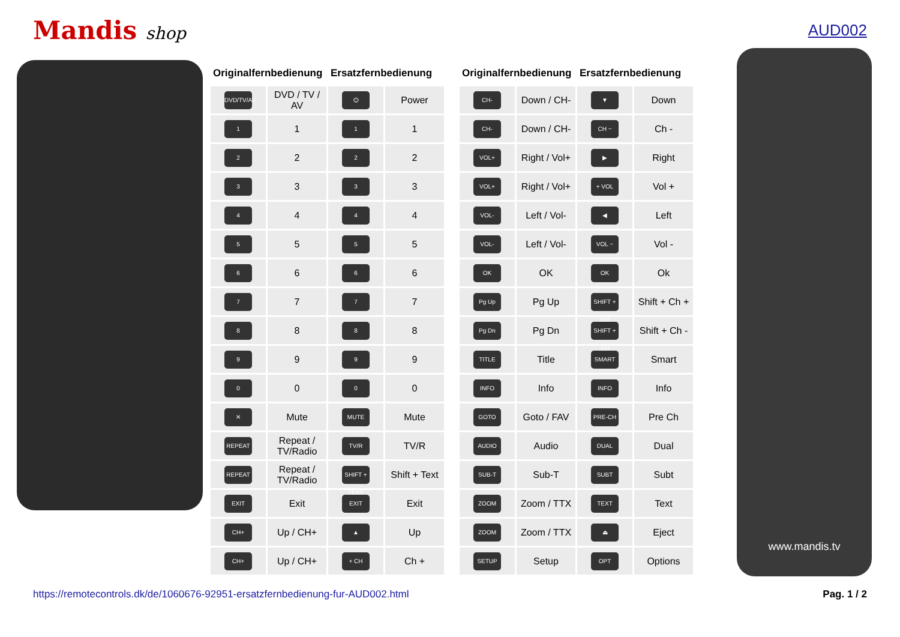Mandis shop AUD002
| Originalfernbedienung | | Ersatzfernbedienung | |
| --- | --- | --- | --- |
| DVD/TV/AV | DVD / TV / AV | ⏻ | Power |
| 1 | 1 | 1 | 1 |
| 2 | 2 | 2 | 2 |
| 3 | 3 | 3 | 3 |
| 4 | 4 | 4 | 4 |
| 5 | 5 | 5 | 5 |
| 6 | 6 | 6 | 6 |
| 7 | 7 | 7 | 7 |
| 8 | 8 | 8 | 8 |
| 9 | 9 | 9 | 9 |
| 0 | 0 | 0 | 0 |
| ✕ | Mute | MUTE | Mute |
| REPEAT | Repeat / TV/Radio | TV/R | TV/R |
| REPEAT | Repeat / TV/Radio | SHIFT + TEXT | Shift + Text |
| EXIT | Exit | EXIT | Exit |
| CH+ | Up / CH+ | ▲ | Up |
| CH+ | Up / CH+ | + CH | Ch + |
| Originalfernbedienung | | Ersatzfernbedienung | |
| --- | --- | --- | --- |
| CH- | Down / CH- | ▼ | Down |
| CH- | Down / CH- | CH − | Ch - |
| VOL+ | Right / Vol+ | ▶ | Right |
| VOL+ | Right / Vol+ | + VOL | Vol + |
| VOL- | Left / Vol- | ◀ | Left |
| VOL- | Left / Vol- | VOL − | Vol - |
| OK | OK | OK | Ok |
| Pg Up | Pg Up | SHIFT + CH | Shift + Ch + |
| Pg Dn | Pg Dn | SHIFT + CH | Shift + Ch - |
| TITLE | Title | SMART | Smart |
| INFO | Info | INFO | Info |
| GOTO | Goto / FAV | PRE-CH | Pre Ch |
| AUDIO | Audio | DUAL | Dual |
| SUB-T | Sub-T | SUBT | Subt |
| ZOOM | Zoom / TTX | TEXT | Text |
| ZOOM | Zoom / TTX | ⏏ | Eject |
| SETUP | Setup | OPT | Options |
www.mandis.tv
https://remotecontrols.dk/de/1060676-92951-ersatzfernbedienung-fur-AUD002.html Pag. 1 / 2